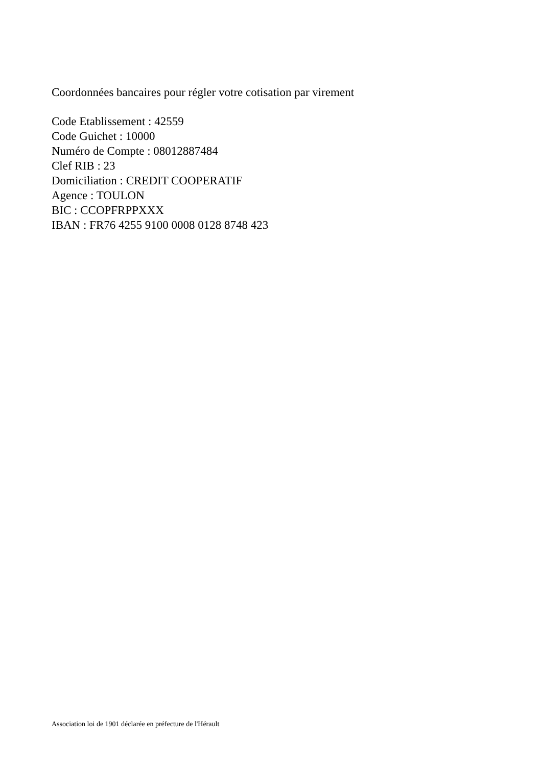Coordonnées bancaires pour régler votre cotisation par virement
Code Etablissement : 42559
Code Guichet : 10000
Numéro de Compte : 08012887484
Clef RIB : 23
Domiciliation : CREDIT COOPERATIF
Agence : TOULON
BIC : CCOPFRPPXXX
IBAN : FR76 4255 9100 0008 0128 8748 423
Association loi de 1901 déclarée en préfecture de l'Hérault